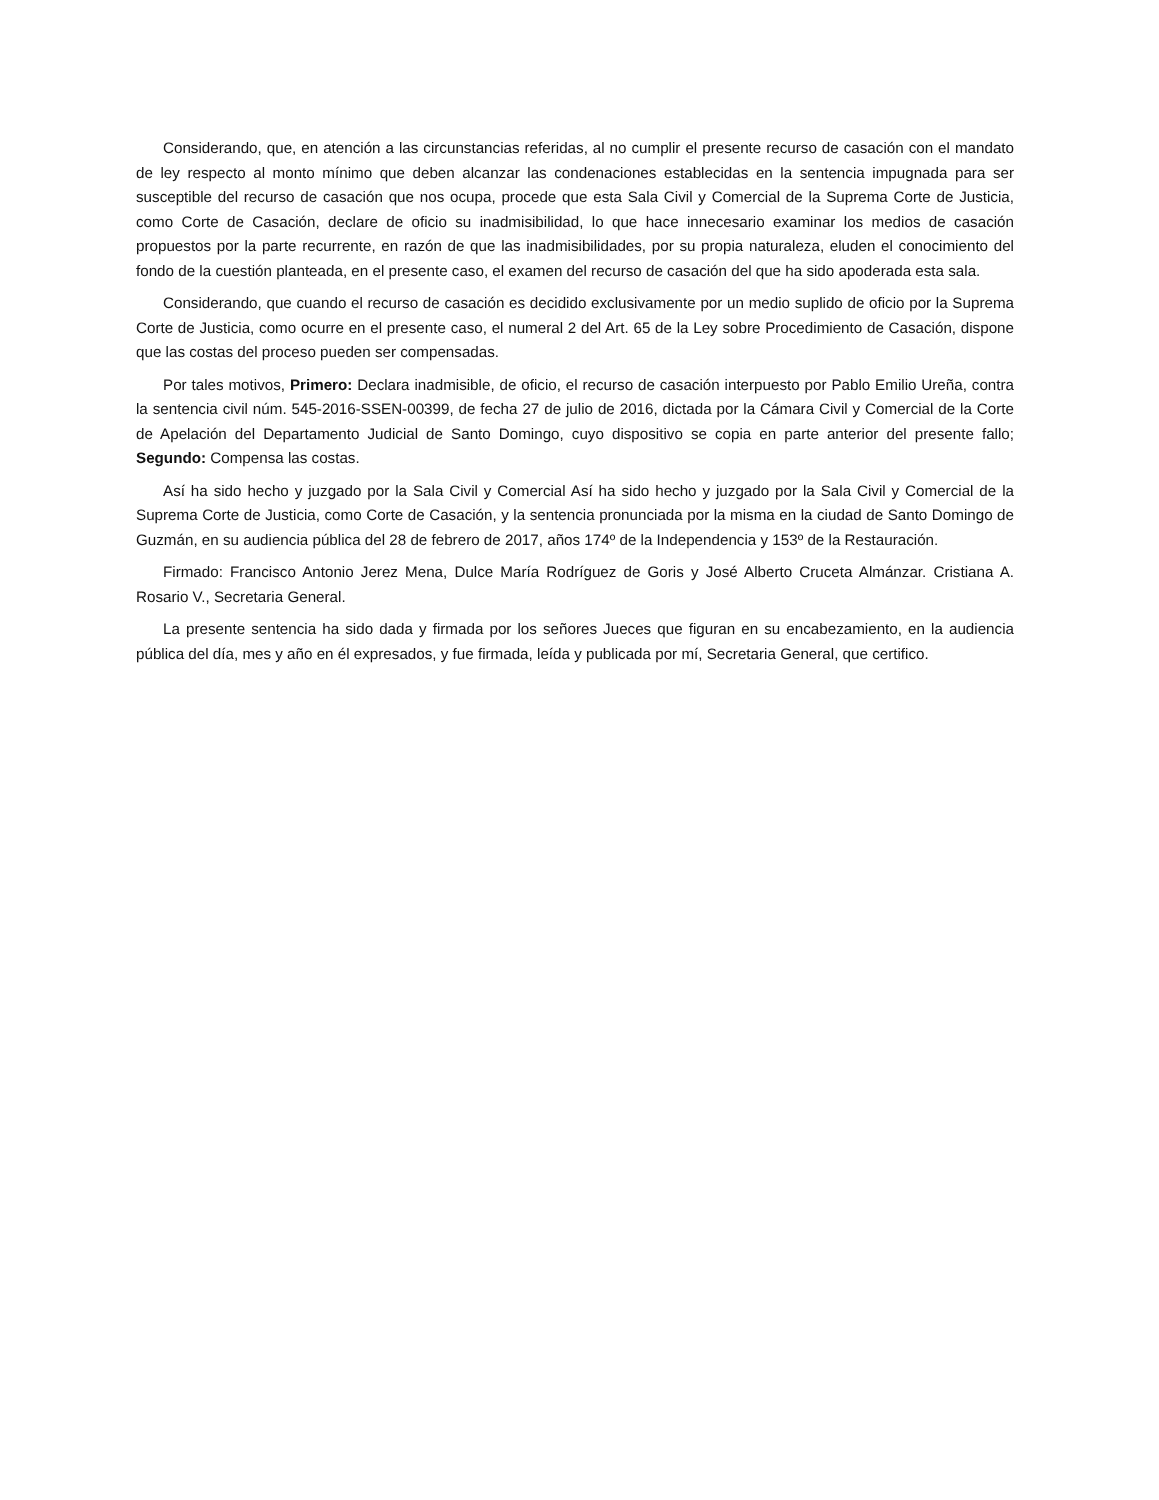Considerando, que, en atención a las circunstancias referidas, al no cumplir el presente recurso de casación con el mandato de ley respecto al monto mínimo que deben alcanzar las condenaciones establecidas en la sentencia impugnada para ser susceptible del recurso de casación que nos ocupa, procede que esta Sala Civil y Comercial de la Suprema Corte de Justicia, como Corte de Casación, declare de oficio su inadmisibilidad, lo que hace innecesario examinar los medios de casación propuestos por la parte recurrente, en razón de que las inadmisibilidades, por su propia naturaleza, eluden el conocimiento del fondo de la cuestión planteada, en el presente caso, el examen del recurso de casación del que ha sido apoderada esta sala.
Considerando, que cuando el recurso de casación es decidido exclusivamente por un medio suplido de oficio por la Suprema Corte de Justicia, como ocurre en el presente caso, el numeral 2 del Art. 65 de la Ley sobre Procedimiento de Casación, dispone que las costas del proceso pueden ser compensadas.
Por tales motivos, Primero: Declara inadmisible, de oficio, el recurso de casación interpuesto por Pablo Emilio Ureña, contra la sentencia civil núm. 545-2016-SSEN-00399, de fecha 27 de julio de 2016, dictada por la Cámara Civil y Comercial de la Corte de Apelación del Departamento Judicial de Santo Domingo, cuyo dispositivo se copia en parte anterior del presente fallo; Segundo: Compensa las costas.
Así ha sido hecho y juzgado por la Sala Civil y Comercial Así ha sido hecho y juzgado por la Sala Civil y Comercial de la Suprema Corte de Justicia, como Corte de Casación, y la sentencia pronunciada por la misma en la ciudad de Santo Domingo de Guzmán, en su audiencia pública del 28 de febrero de 2017, años 174º de la Independencia y 153º de la Restauración.
Firmado: Francisco Antonio Jerez Mena, Dulce María Rodríguez de Goris y José Alberto Cruceta Almánzar. Cristiana A. Rosario V., Secretaria General.
La presente sentencia ha sido dada y firmada por los señores Jueces que figuran en su encabezamiento, en la audiencia pública del día, mes y año en él expresados, y fue firmada, leída y publicada por mí, Secretaria General, que certifico.